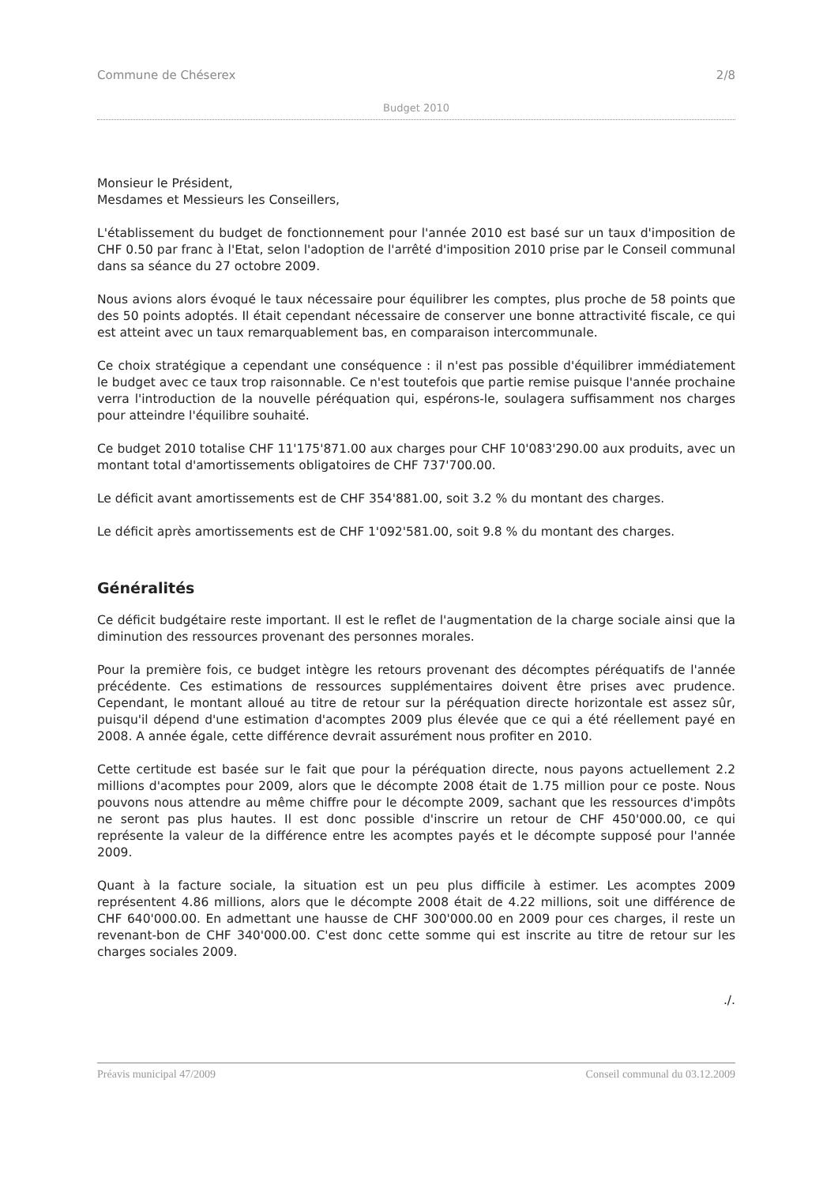Commune de Chéserex 2/8
Budget 2010
Monsieur le Président,
Mesdames et Messieurs les Conseillers,
L'établissement du budget de fonctionnement pour l'année 2010 est basé sur un taux d'imposition de CHF 0.50 par franc à l'Etat, selon l'adoption de l'arrêté d'imposition 2010 prise par le Conseil communal dans sa séance du 27 octobre 2009.
Nous avions alors évoqué le taux nécessaire pour équilibrer les comptes, plus proche de 58 points que des 50 points adoptés. Il était cependant nécessaire de conserver une bonne attractivité fiscale, ce qui est atteint avec un taux remarquablement bas, en comparaison intercommunale.
Ce choix stratégique a cependant une conséquence : il n'est pas possible d'équilibrer immédiatement le budget avec ce taux trop raisonnable. Ce n'est toutefois que partie remise puisque l'année prochaine verra l'introduction de la nouvelle péréquation qui, espérons-le, soulagera suffisamment nos charges pour atteindre l'équilibre souhaité.
Ce budget 2010 totalise CHF 11'175'871.00 aux charges pour CHF 10'083'290.00 aux produits, avec un montant total d'amortissements obligatoires de CHF 737'700.00.
Le déficit avant amortissements est de CHF 354'881.00, soit 3.2 % du montant des charges.
Le déficit après amortissements est de CHF 1'092'581.00, soit 9.8 % du montant des charges.
Généralités
Ce déficit budgétaire reste important. Il est le reflet de l'augmentation de la charge sociale ainsi que la diminution des ressources provenant des personnes morales.
Pour la première fois, ce budget intègre les retours provenant des décomptes péréquatifs de l'année précédente. Ces estimations de ressources supplémentaires doivent être prises avec prudence. Cependant, le montant alloué au titre de retour sur la péréquation directe horizontale est assez sûr, puisqu'il dépend d'une estimation d'acomptes 2009 plus élevée que ce qui a été réellement payé en 2008. A année égale, cette différence devrait assurément nous profiter en 2010.
Cette certitude est basée sur le fait que pour la péréquation directe, nous payons actuellement 2.2 millions d'acomptes pour 2009, alors que le décompte 2008 était de 1.75 million pour ce poste. Nous pouvons nous attendre au même chiffre pour le décompte 2009, sachant que les ressources d'impôts ne seront pas plus hautes. Il est donc possible d'inscrire un retour de CHF 450'000.00, ce qui représente la valeur de la différence entre les acomptes payés et le décompte supposé pour l'année 2009.
Quant à la facture sociale, la situation est un peu plus difficile à estimer. Les acomptes 2009 représentent 4.86 millions, alors que le décompte 2008 était de 4.22 millions, soit une différence de CHF 640'000.00. En admettant une hausse de CHF 300'000.00 en 2009 pour ces charges, il reste un revenant-bon de CHF 340'000.00. C'est donc cette somme qui est inscrite au titre de retour sur les charges sociales 2009.
./.
Préavis municipal 47/2009 Conseil communal du 03.12.2009